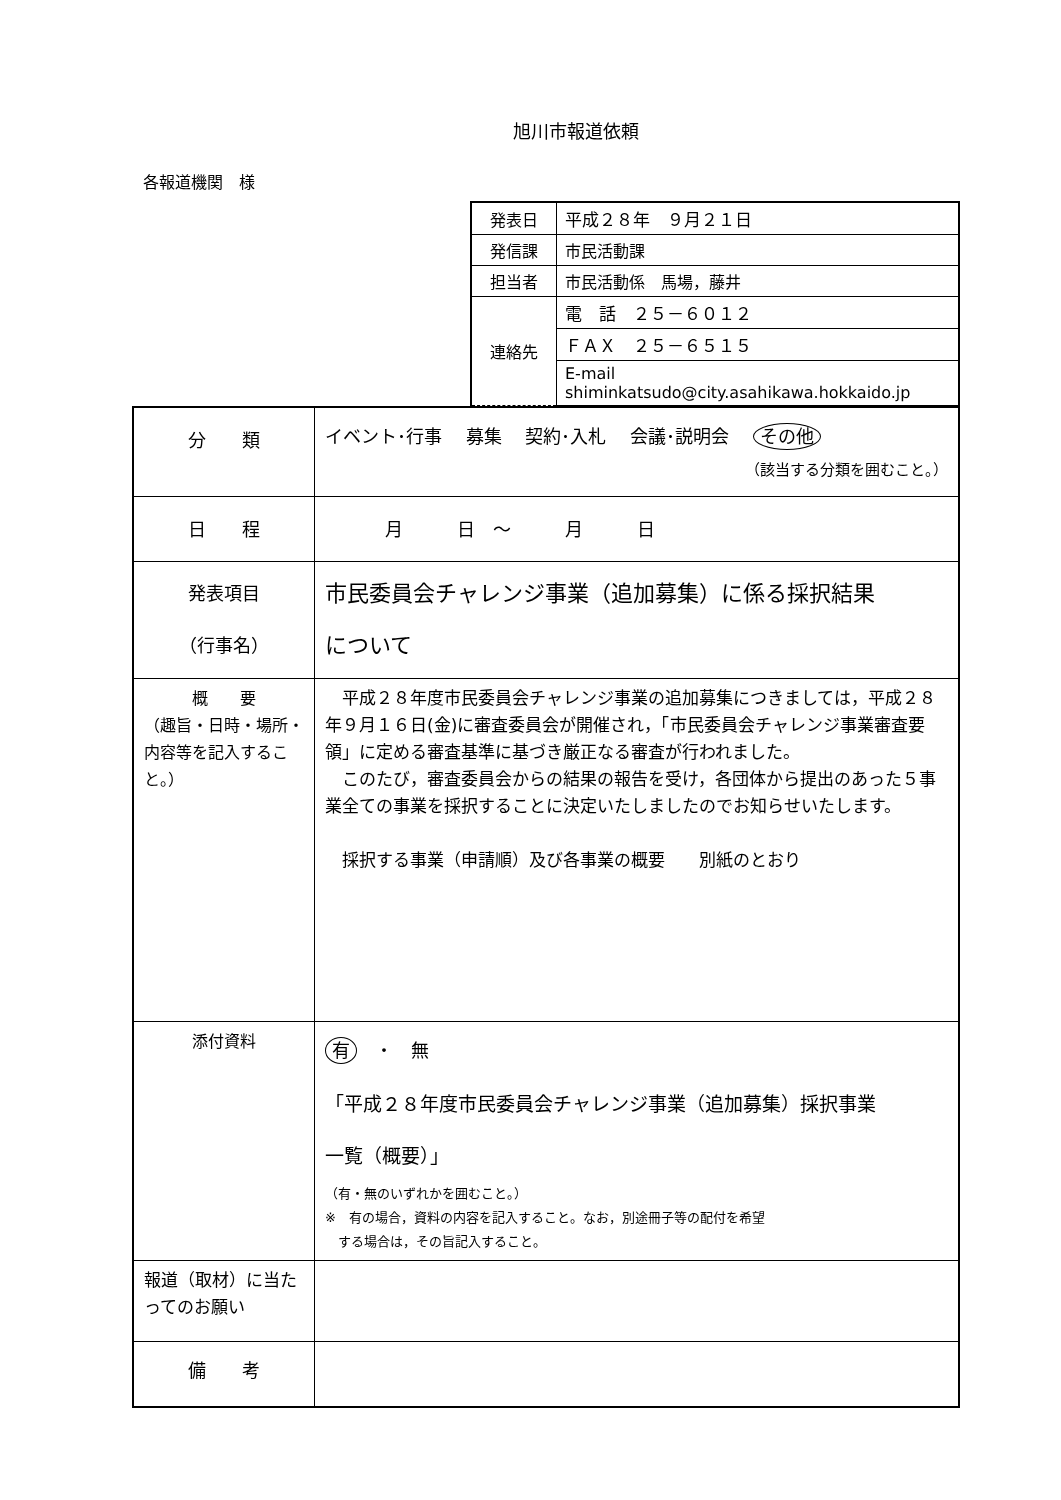旭川市報道依頼
各報道機関　様
| 発表日 | 平成２８年 ９月２１日 |
| 発信課 | 市民活動課 |
| 担当者 | 市民活動係 馬場，藤井 |
| 連絡先 | 電 話 ２５－６０１２ |
| | ＦＡＸ ２５－６５１５ |
| | E-mail shiminkatsudo@city.asahikawa.hokkaido.jp |
| 分 類 | イベント･行事 募集 契約･入札 会議･説明会 その他 （該当する分類を囲むこと。） |
| 日 程 | 月 日 ～ 月 日 |
| 発表項目 （行事名） | 市民委員会チャレンジ事業（追加募集）に係る採択結果 について |
| 概 要 （趣旨・日時・場所・内容等を記入すること。） | 平成２８年度市民委員会チャレンジ事業の追加募集につきましては，平成２８年９月１６日(金)に審査委員会が開催され，「市民委員会チャレンジ事業審査要領」に定める審査基準に基づき厳正なる審査が行われました。 このたび，審査委員会からの結果の報告を受け，各団体から提出のあった５事業全ての事業を採択することに決定いたしましたのでお知らせいたします。 採択する事業（申請順）及び各事業の概要 別紙のとおり |
| 添付資料 | 有 ・ 無 「平成２８年度市民委員会チャレンジ事業（追加募集）採択事業 一覧（概要）」 （有・無のいずれかを囲むこと。） ※ 有の場合，資料の内容を記入すること。なお，別途冊子等の配付を希望 する場合は，その旨記入すること。 |
| 報道（取材）に当たってのお願い | |
| 備 考 | |